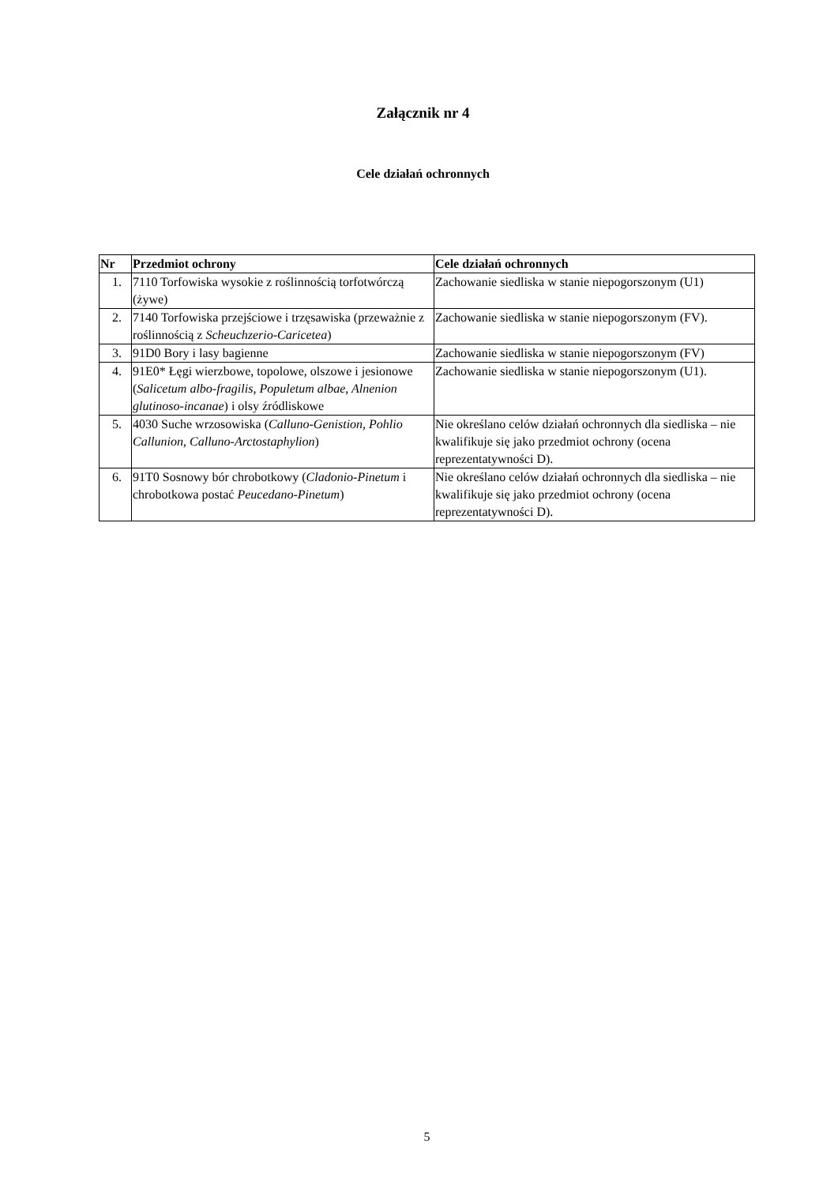Załącznik nr 4
Cele działań ochronnych
| Nr | Przedmiot ochrony | Cele działań ochronnych |
| --- | --- | --- |
| 1. | 7110 Torfowiska wysokie z roślinnością torfotwórczą (żywe) | Zachowanie siedliska w stanie niepogorszonym (U1) |
| 2. | 7140 Torfowiska przejściowe i trzęsawiska (przeważnie z roślinnością z Scheuchzerio-Caricetea ) | Zachowanie siedliska w stanie niepogorszonym (FV). |
| 3. | 91D0 Bory i lasy bagienne | Zachowanie siedliska w stanie niepogorszonym (FV) |
| 4. | 91E0* Łęgi wierzbowe, topolowe, olszowe i jesionowe ( Salicetum albo-fragilis, Populetum albae, Alnenion glutinoso-incanae ) i olsy źródliskowe | Zachowanie siedliska w stanie niepogorszonym (U1). |
| 5. | 4030 Suche wrzosowiska ( Calluno-Genistion, Pohlio Callunion, Calluno-Arctostaphylion ) | Nie określano celów działań ochronnych dla siedliska – nie kwalifikuje się jako przedmiot ochrony (ocena reprezentatywności D). |
| 6. | 91T0 Sosnowy bór chrobotkowy ( Cladonio-Pinetum i chrobotkowa postać Peucedano-Pinetum ) | Nie określano celów działań ochronnych dla siedliska – nie kwalifikuje się jako przedmiot ochrony (ocena reprezentatywności D). |
5